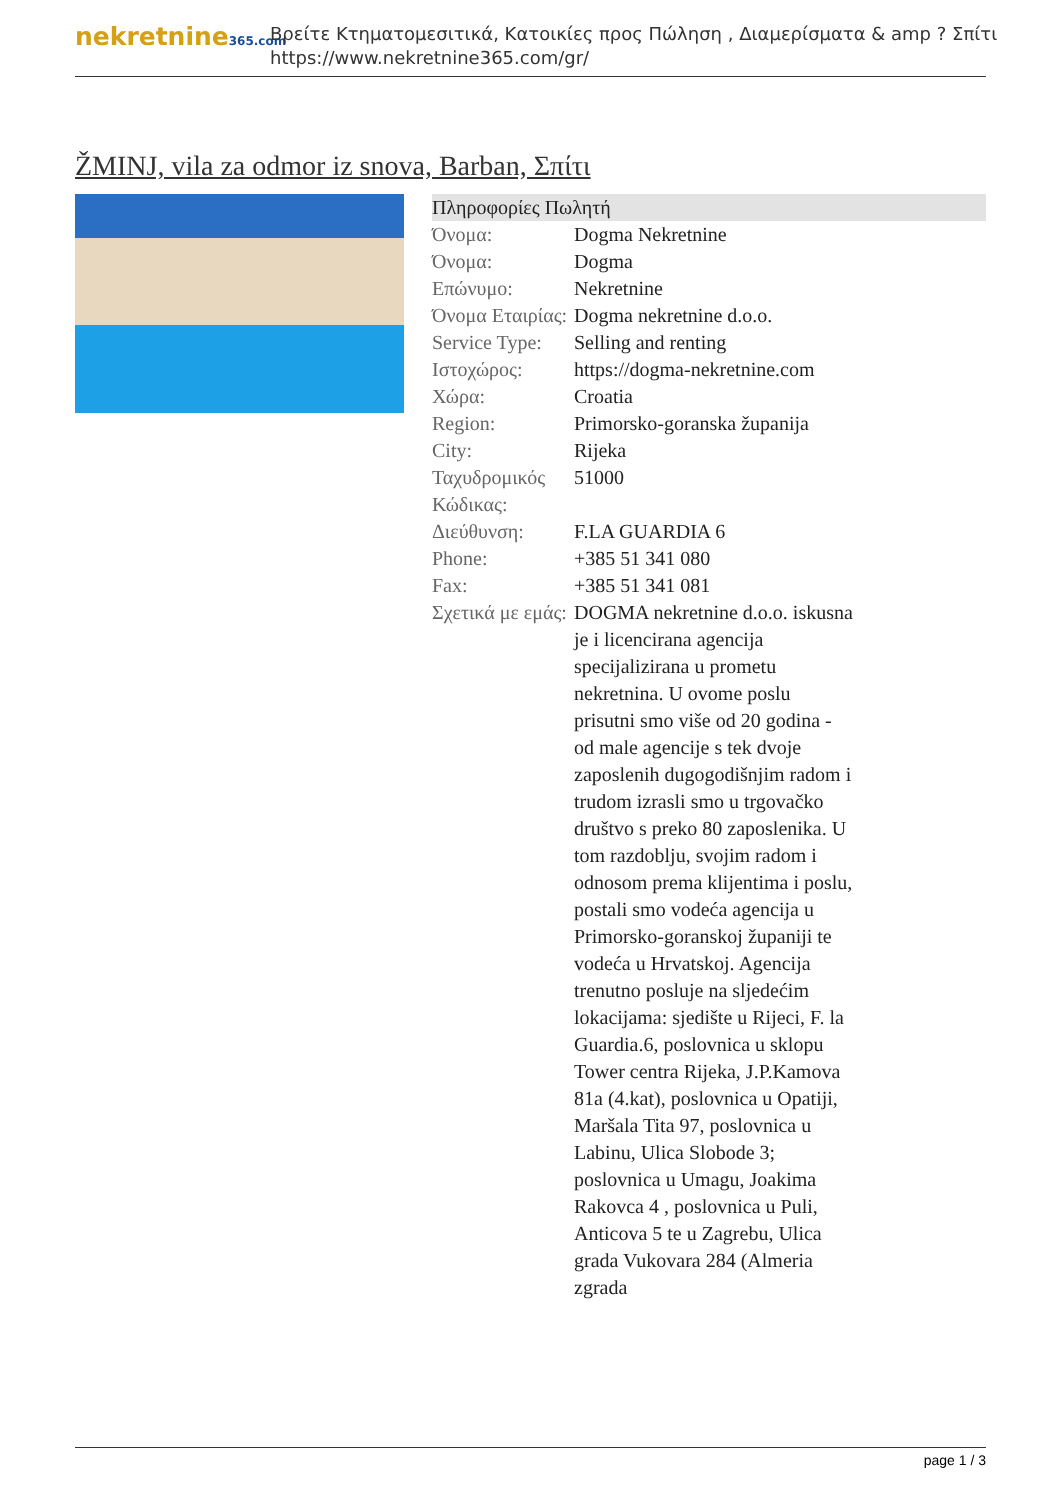nekretnine365.com
Βρείτε Κτηματομεσιτικά, Κατοικίες προς Πώληση , Διαμερίσματα & amp ? Σπίτι
https://www.nekretnine365.com/gr/
ŽMINJ, vila za odmor iz snova, Barban, Σπίτι
| Πληροφορίες Πωλητή | |
| --- | --- |
| Όνομα: | Dogma Nekretnine |
| Όνομα: | Dogma |
| Επώνυμο: | Nekretnine |
| Όνομα Εταιρίας: | Dogma nekretnine d.o.o. |
| Service Type: | Selling and renting |
| Ιστοχώρος: | https://dogma-nekretnine.com |
| Χώρα: | Croatia |
| Region: | Primorsko-goranska županija |
| City: | Rijeka |
| Ταχυδρομικός Κώδικας: | 51000 |
| Διεύθυνση: | F.LA GUARDIA 6 |
| Phone: | +385 51 341 080 |
| Fax: | +385 51 341 081 |
| Σχετικά με εμάς: | DOGMA nekretnine d.o.o. iskusna je i licencirana agencija specijalizirana u prometu nekretnina. U ovome poslu prisutni smo više od 20 godina - od male agencije s tek dvoje zaposlenih dugogodišnjim radom i trudom izrasli smo u trgovačko društvo s preko 80 zaposlenika. U tom razdoblju, svojim radom i odnosom prema klijentima i poslu, postali smo vodeća agencija u Primorsko-goranskoj županiji te vodeća u Hrvatskoj. Agencija trenutno posluje na sljedećim lokacijama: sjedište u Rijeci, F. la Guardia.6, poslovnica u sklopu Tower centra Rijeka, J.P.Kamova 81a (4.kat), poslovnica u Opatiji, Maršala Tita 97, poslovnica u Labinu, Ulica Slobode 3; poslovnica u Umagu, Joakima Rakovca 4 , poslovnica u Puli, Anticova 5 te u Zagrebu, Ulica grada Vukovara 284 (Almeria zgrada |
page 1 / 3